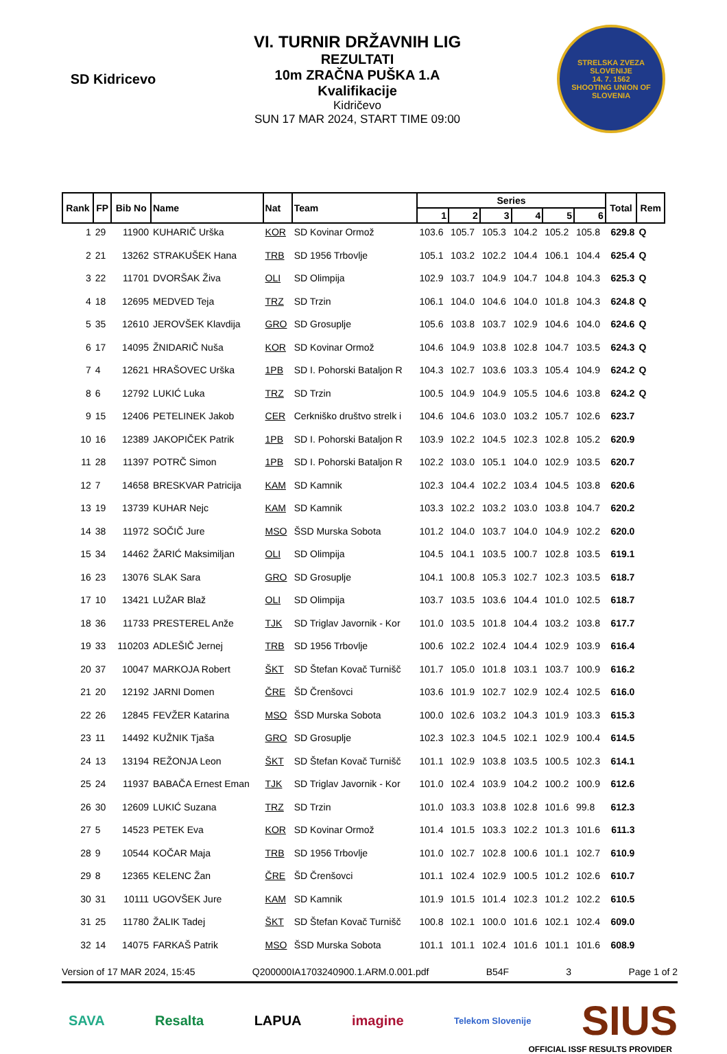SD Kidricevo
VI. TURNIR DRŽAVNIH LIG
REZULTATI
10m ZRAČNA PUŠKA 1.A
Kvalifikacije
Kidričevo
SUN 17 MAR 2024, START TIME 09:00
STRELSKA ZVEZA SLOVENIJE
14. 7. 1562
SHOOTING UNION OF SLOVENIA
| Rank | FP | Bib No | Name | Nat | Team | Series | | | | | | Total | Rem |
| --- | --- | --- | --- | --- | --- | --- | --- | --- | --- | --- | --- | --- | --- |
| | | | | | | 1 | 2 | 3 | 4 | 5 | 6 | | |
| 1 | 29 | 11900 | KUHARIČ Urška | KOR | SD Kovinar Ormož | 103.6 | 105.7 | 105.3 | 104.2 | 105.2 | 105.8 | 629.8 | Q |
| 2 | 21 | 13262 | STRAKUŠEK Hana | TRB | SD 1956 Trbovlje | 105.1 | 103.2 | 102.2 | 104.4 | 106.1 | 104.4 | 625.4 | Q |
| 3 | 22 | 11701 | DVORŠAK Živa | OLI | SD Olimpija | 102.9 | 103.7 | 104.9 | 104.7 | 104.8 | 104.3 | 625.3 | Q |
| 4 | 18 | 12695 | MEDVED Teja | TRZ | SD Trzin | 106.1 | 104.0 | 104.6 | 104.0 | 101.8 | 104.3 | 624.8 | Q |
| 5 | 35 | 12610 | JEROVŠEK Klavdija | GRO | SD Grosuplje | 105.6 | 103.8 | 103.7 | 102.9 | 104.6 | 104.0 | 624.6 | Q |
| 6 | 17 | 14095 | ŽNIDARIČ Nuša | KOR | SD Kovinar Ormož | 104.6 | 104.9 | 103.8 | 102.8 | 104.7 | 103.5 | 624.3 | Q |
| 7 | 4 | 12621 | HRAŠOVEC Urška | 1PB | SD I. Pohorski Bataljon R | 104.3 | 102.7 | 103.6 | 103.3 | 105.4 | 104.9 | 624.2 | Q |
| 8 | 6 | 12792 | LUKIĆ Luka | TRZ | SD Trzin | 100.5 | 104.9 | 104.9 | 105.5 | 104.6 | 103.8 | 624.2 | Q |
| 9 | 15 | 12406 | PETELINEK Jakob | CER | Cerkniško društvo strelk i | 104.6 | 104.6 | 103.0 | 103.2 | 105.7 | 102.6 | 623.7 | |
| 10 | 16 | 12389 | JAKOPIČEK Patrik | 1PB | SD I. Pohorski Bataljon R | 103.9 | 102.2 | 104.5 | 102.3 | 102.8 | 105.2 | 620.9 | |
| 11 | 28 | 11397 | POTRČ Simon | 1PB | SD I. Pohorski Bataljon R | 102.2 | 103.0 | 105.1 | 104.0 | 102.9 | 103.5 | 620.7 | |
| 12 | 7 | 14658 | BRESKVAR Patricija | KAM | SD Kamnik | 102.3 | 104.4 | 102.2 | 103.4 | 104.5 | 103.8 | 620.6 | |
| 13 | 19 | 13739 | KUHAR Nejc | KAM | SD Kamnik | 103.3 | 102.2 | 103.2 | 103.0 | 103.8 | 104.7 | 620.2 | |
| 14 | 38 | 11972 | SOČIČ Jure | MSO | ŠSD Murska Sobota | 101.2 | 104.0 | 103.7 | 104.0 | 104.9 | 102.2 | 620.0 | |
| 15 | 34 | 14462 | ŽARIĆ Maksimiljan | OLI | SD Olimpija | 104.5 | 104.1 | 103.5 | 100.7 | 102.8 | 103.5 | 619.1 | |
| 16 | 23 | 13076 | SLAK Sara | GRO | SD Grosuplje | 104.1 | 100.8 | 105.3 | 102.7 | 102.3 | 103.5 | 618.7 | |
| 17 | 10 | 13421 | LUŽAR Blaž | OLI | SD Olimpija | 103.7 | 103.5 | 103.6 | 104.4 | 101.0 | 102.5 | 618.7 | |
| 18 | 36 | 11733 | PRESTEREL Anže | TJK | SD Triglav Javornik - Kor | 101.0 | 103.5 | 101.8 | 104.4 | 103.2 | 103.8 | 617.7 | |
| 19 | 33 | 110203 | ADLEŠIČ Jernej | TRB | SD 1956 Trbovlje | 100.6 | 102.2 | 102.4 | 104.4 | 102.9 | 103.9 | 616.4 | |
| 20 | 37 | 10047 | MARKOJA Robert | ŠKT | SD Štefan Kovač Turnišč | 101.7 | 105.0 | 101.8 | 103.1 | 103.7 | 100.9 | 616.2 | |
| 21 | 20 | 12192 | JARNI Domen | ČRE | ŠD Črenšovci | 103.6 | 101.9 | 102.7 | 102.9 | 102.4 | 102.5 | 616.0 | |
| 22 | 26 | 12845 | FEVŽER Katarina | MSO | ŠSD Murska Sobota | 100.0 | 102.6 | 103.2 | 104.3 | 101.9 | 103.3 | 615.3 | |
| 23 | 11 | 14492 | KUŽNIK Tjaša | GRO | SD Grosuplje | 102.3 | 102.3 | 104.5 | 102.1 | 102.9 | 100.4 | 614.5 | |
| 24 | 13 | 13194 | REŽONJA Leon | ŠKT | SD Štefan Kovač Turnišč | 101.1 | 102.9 | 103.8 | 103.5 | 100.5 | 102.3 | 614.1 | |
| 25 | 24 | 11937 | BABAČA Ernest Eman | TJK | SD Triglav Javornik - Kor | 101.0 | 102.4 | 103.9 | 104.2 | 100.2 | 100.9 | 612.6 | |
| 26 | 30 | 12609 | LUKIĆ Suzana | TRZ | SD Trzin | 101.0 | 103.3 | 103.8 | 102.8 | 101.6 | 99.8 | 612.3 | |
| 27 | 5 | 14523 | PETEK Eva | KOR | SD Kovinar Ormož | 101.4 | 101.5 | 103.3 | 102.2 | 101.3 | 101.6 | 611.3 | |
| 28 | 9 | 10544 | KOČAR Maja | TRB | SD 1956 Trbovlje | 101.0 | 102.7 | 102.8 | 100.6 | 101.1 | 102.7 | 610.9 | |
| 29 | 8 | 12365 | KELENC Žan | ČRE | ŠD Črenšovci | 101.1 | 102.4 | 102.9 | 100.5 | 101.2 | 102.6 | 610.7 | |
| 30 | 31 | 10111 | UGOVŠEK Jure | KAM | SD Kamnik | 101.9 | 101.5 | 101.4 | 102.3 | 101.2 | 102.2 | 610.5 | |
| 31 | 25 | 11780 | ŽALIK Tadej | ŠKT | SD Štefan Kovač Turnišč | 100.8 | 102.1 | 100.0 | 101.6 | 102.1 | 102.4 | 609.0 | |
| 32 | 14 | 14075 | FARKAŠ Patrik | MSO | ŠSD Murska Sobota | 101.1 | 101.1 | 102.4 | 101.6 | 101.1 | 101.6 | 608.9 | |
Version of 17 MAR 2024, 15:45 Q200000IA1703240900.1.ARM.0.001.pdf B54F 3 Page 1 of 2
SAVA Resalta LAPUA imagine Telekom Slovenije SIUS
OFFICIAL ISSF RESULTS PROVIDER